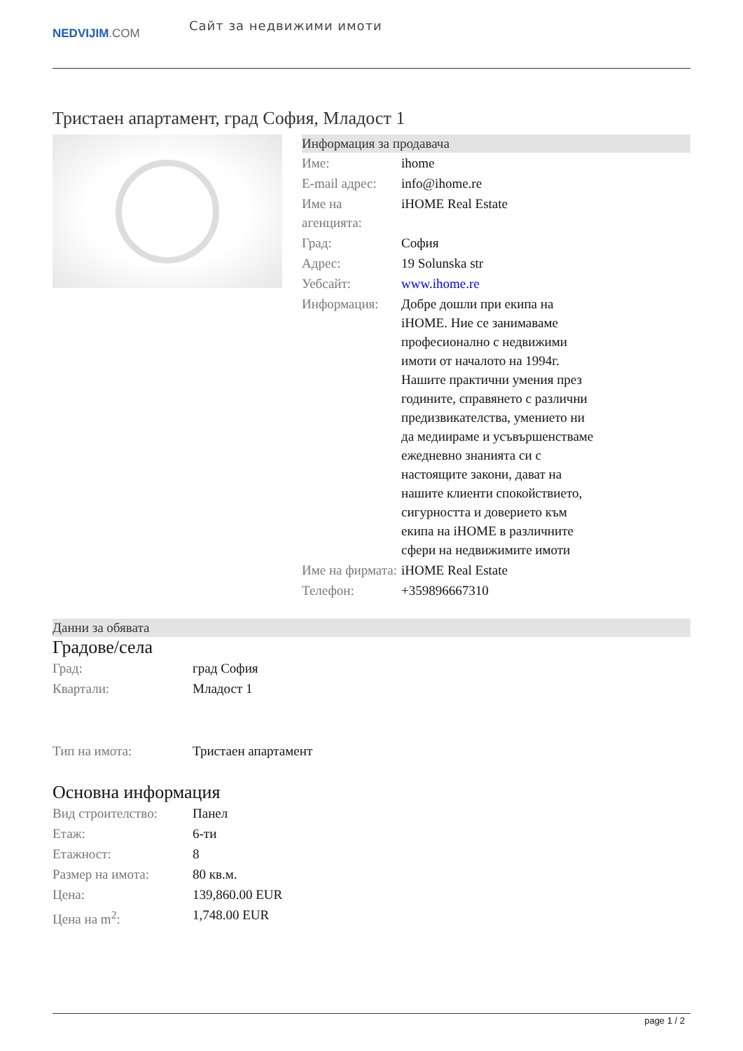NEDVIJIM.COM
Сайт за недвижими имоти
Тристаен апартамент, град София, Младост 1
Информация за продавача
| Име: | ihome |
| E-mail адрес: | info@ihome.re |
| Име на агенцията: | iHOME Real Estate |
| Град: | София |
| Адрес: | 19 Solunska str |
| Уебсайт: | www.ihome.re |
| Информация: | Добре дошли при екипа на iHOME. Ние се занимаваме професионално с недвижими имоти от началото на 1994г. Нашите практични умения през годините, справянето с различни предизвикателства, умението ни да медиираме и усъвършенстваме ежедневно знанията си с настоящите закони, дават на нашите клиенти спокойствието, сигурността и доверието към екипа на iHOME в различните сфери на недвижимите имоти |
| Име на фирмата: | iHOME Real Estate |
| Телефон: | +359896667310 |
Данни за обявата
Градове/села
| Град: | град София |
| Квартали: | Младост 1 |
| Тип на имота: | Тристаен апартамент |
Основна информация
| Вид строителство: | Панел |
| Етаж: | 6-ти |
| Етажност: | 8 |
| Размер на имота: | 80 кв.м. |
| Цена: | 139,860.00 EUR |
| Цена на m<sup>2</sup>: | 1,748.00 EUR |
page 1 / 2